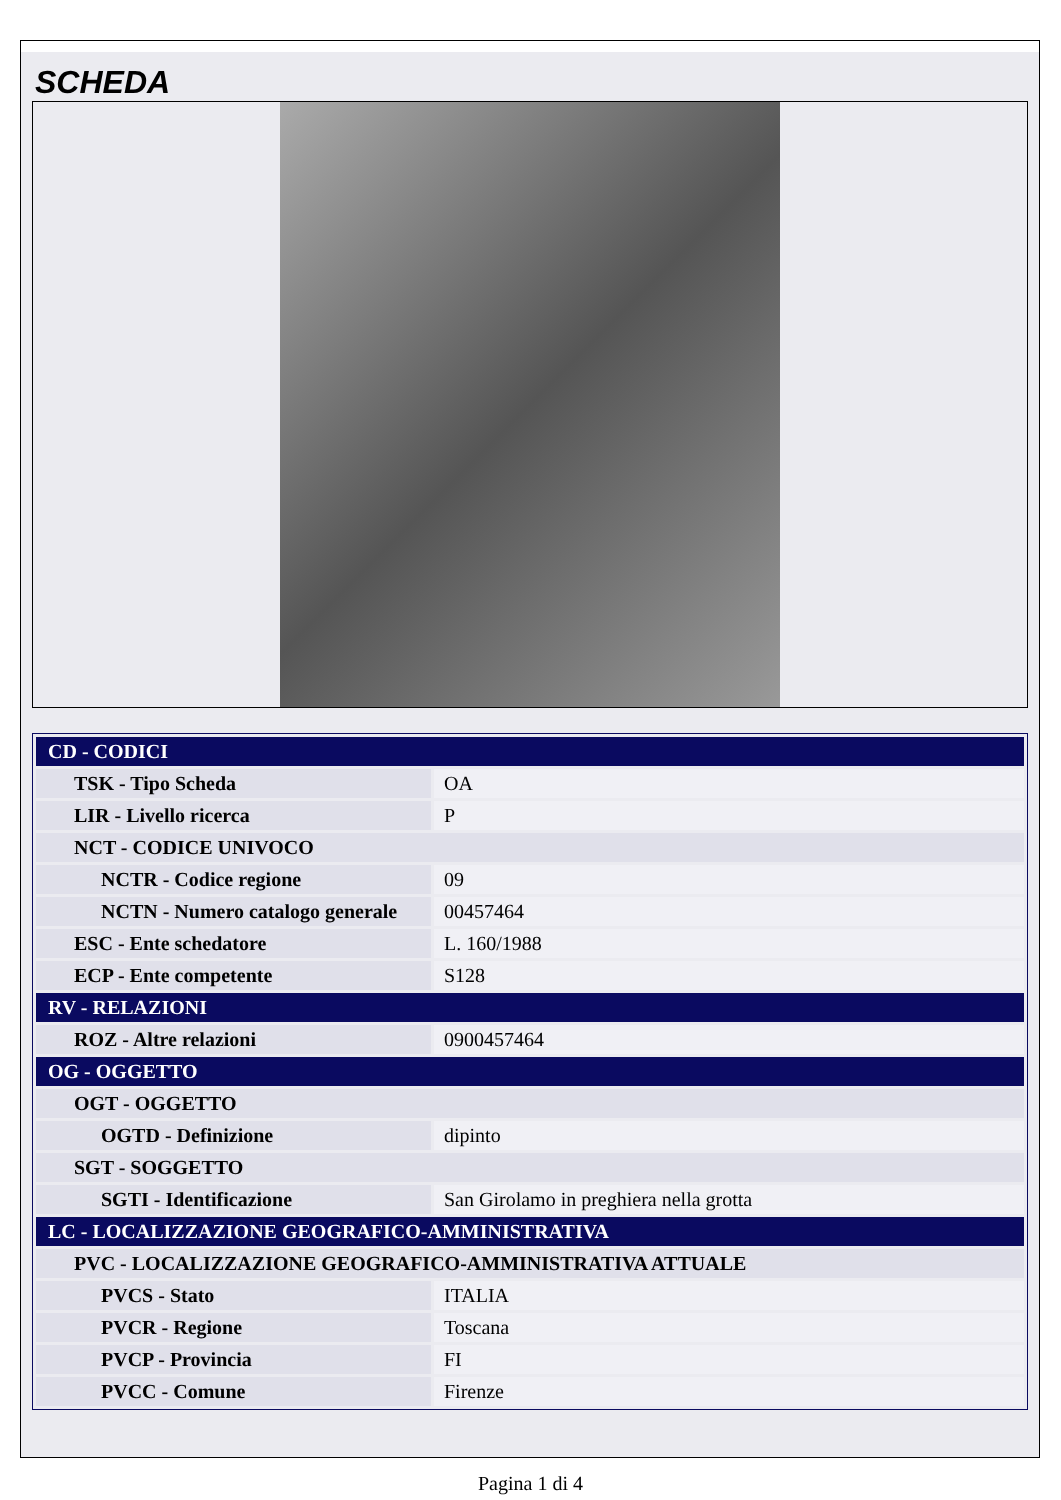SCHEDA
| CD - CODICI | |
| TSK - Tipo Scheda | OA |
| LIR - Livello ricerca | P |
| NCT - CODICE UNIVOCO | |
| NCTR - Codice regione | 09 |
| NCTN - Numero catalogo generale | 00457464 |
| ESC - Ente schedatore | L. 160/1988 |
| ECP - Ente competente | S128 |
| RV - RELAZIONI | |
| ROZ - Altre relazioni | 0900457464 |
| OG - OGGETTO | |
| OGT - OGGETTO | |
| OGTD - Definizione | dipinto |
| SGT - SOGGETTO | |
| SGTI - Identificazione | San Girolamo in preghiera nella grotta |
| LC - LOCALIZZAZIONE GEOGRAFICO-AMMINISTRATIVA | |
| PVC - LOCALIZZAZIONE GEOGRAFICO-AMMINISTRATIVA ATTUALE | |
| PVCS - Stato | ITALIA |
| PVCR - Regione | Toscana |
| PVCP - Provincia | FI |
| PVCC - Comune | Firenze |
Pagina 1 di 4